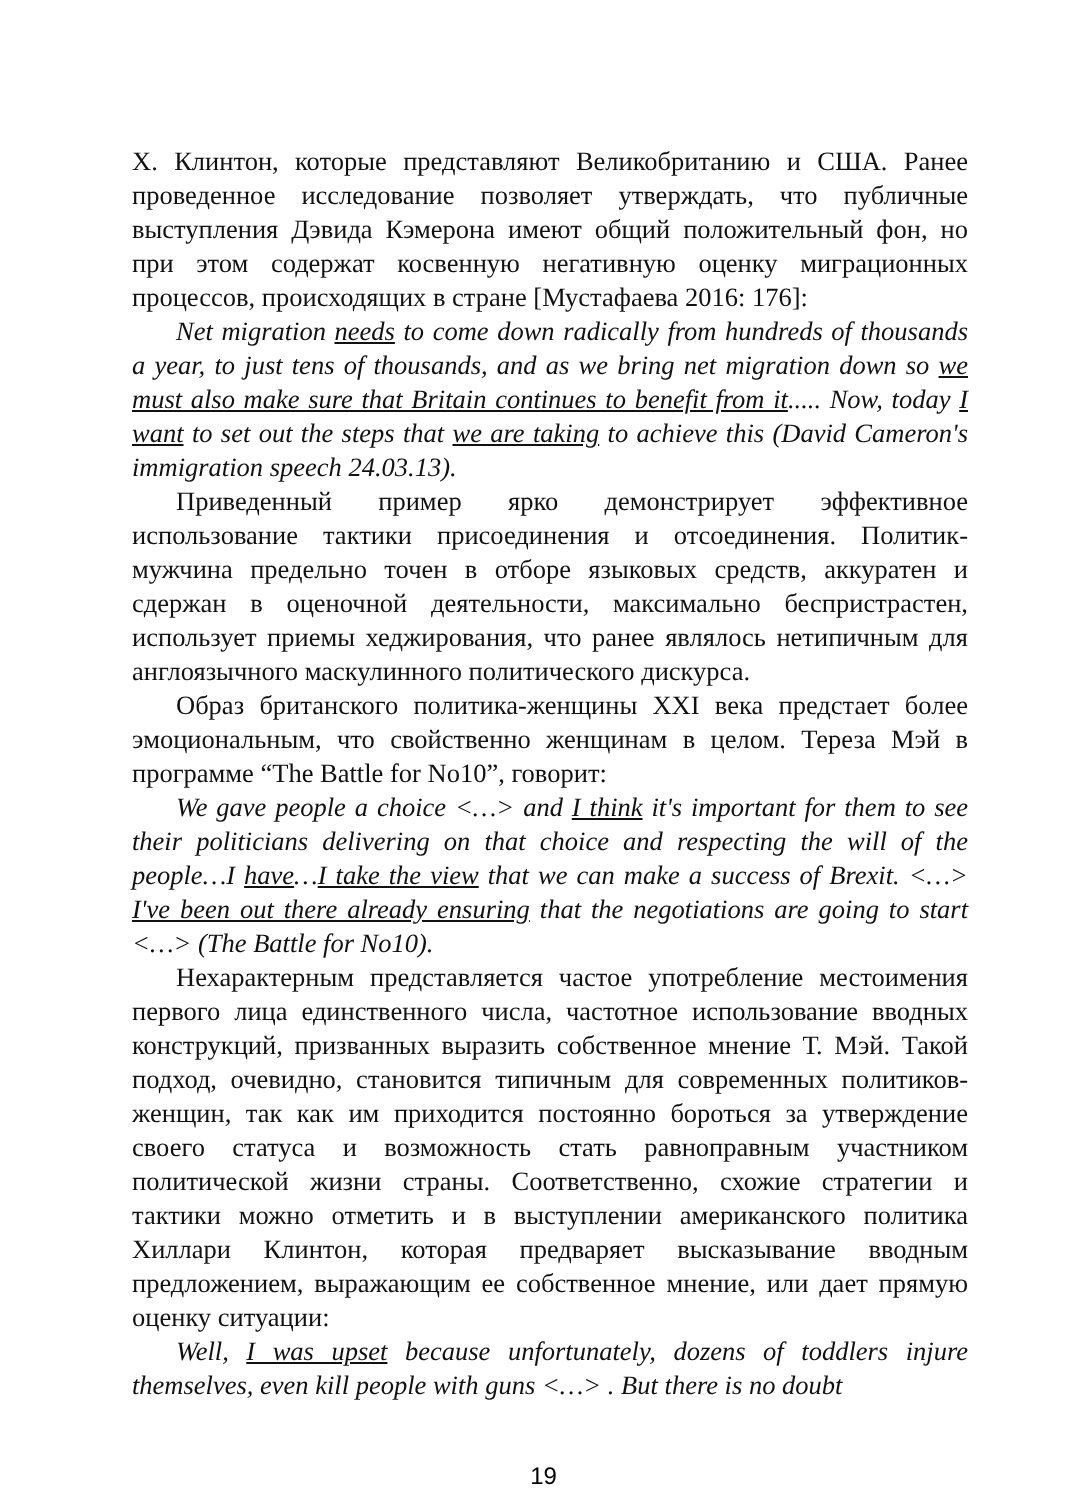Х. Клинтон, которые представляют Великобританию и США. Ранее проведенное исследование позволяет утверждать, что публичные выступления Дэвида Кэмерона имеют общий положительный фон, но при этом содержат косвенную негативную оценку миграционных процессов, происходящих в стране [Мустафаева 2016: 176]:
Net migration needs to come down radically from hundreds of thousands a year, to just tens of thousands, and as we bring net migration down so we must also make sure that Britain continues to benefit from it..... Now, today I want to set out the steps that we are taking to achieve this (David Cameron's immigration speech 24.03.13).
Приведенный пример ярко демонстрирует эффективное использование тактики присоединения и отсоединения. Политик-мужчина предельно точен в отборе языковых средств, аккуратен и сдержан в оценочной деятельности, максимально беспристрастен, использует приемы хеджирования, что ранее являлось нетипичным для англоязычного маскулинного политического дискурса.
Образ британского политика-женщины XXI века предстает более эмоциональным, что свойственно женщинам в целом. Тереза Мэй в программе “The Battle for No10”, говорит:
We gave people a choice <…> and I think it's important for them to see their politicians delivering on that choice and respecting the will of the people…I have…I take the view that we can make a success of Brexit. <…> I've been out there already ensuring that the negotiations are going to start <…> (The Battle for No10).
Нехарактерным представляется частое употребление местоимения первого лица единственного числа, частотное использование вводных конструкций, призванных выразить собственное мнение Т. Мэй. Такой подход, очевидно, становится типичным для современных политиков-женщин, так как им приходится постоянно бороться за утверждение своего статуса и возможность стать равноправным участником политической жизни страны. Соответственно, схожие стратегии и тактики можно отметить и в выступлении американского политика Хиллари Клинтон, которая предваряет высказывание вводным предложением, выражающим ее собственное мнение, или дает прямую оценку ситуации:
Well, I was upset because unfortunately, dozens of toddlers injure themselves, even kill people with guns <…> . But there is no doubt
19